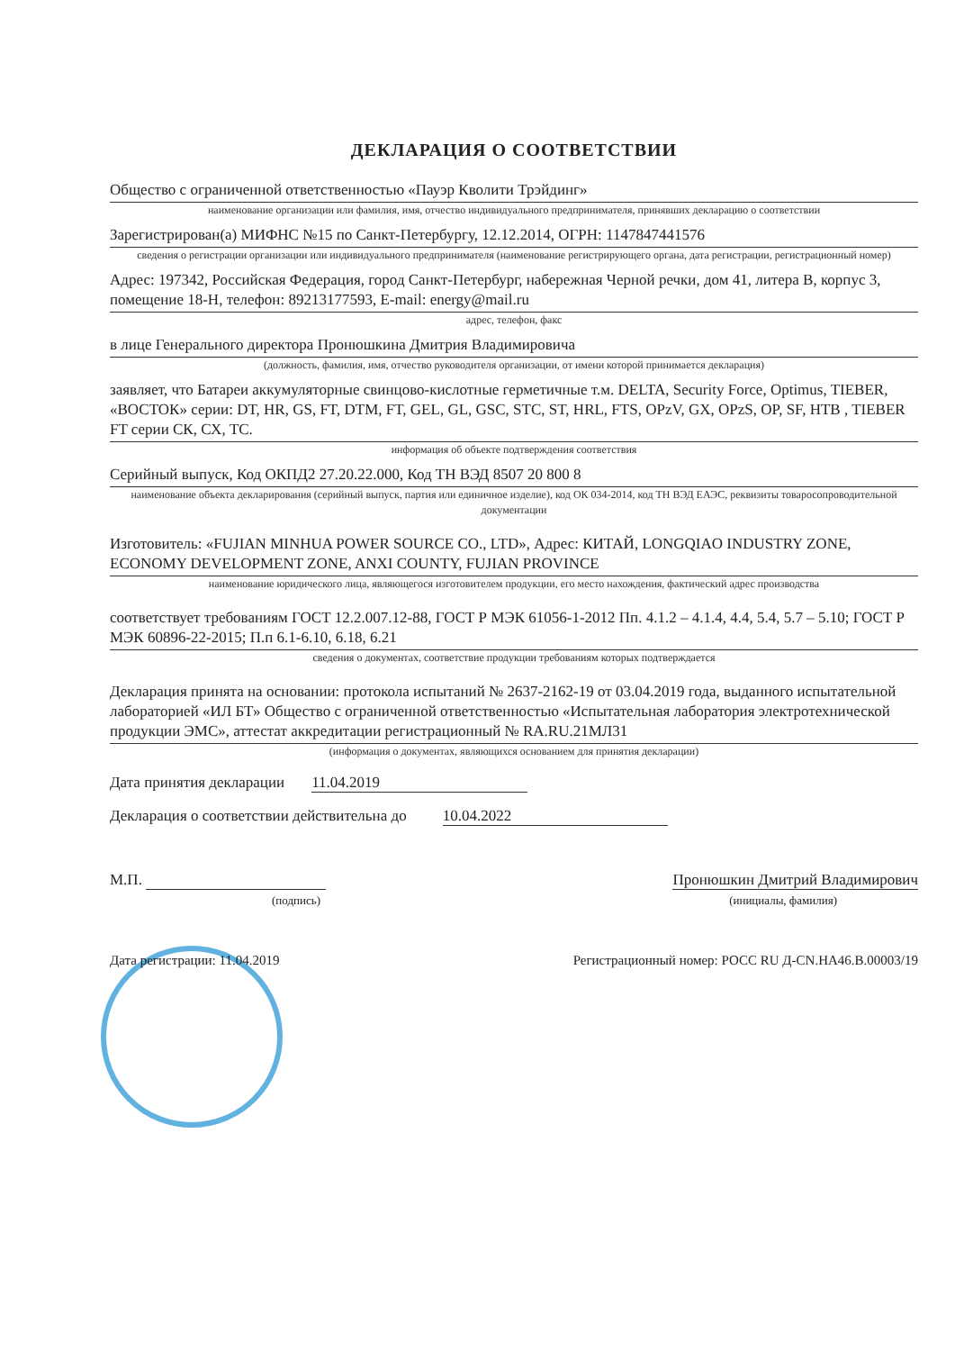ДЕКЛАРАЦИЯ О СООТВЕТСТВИИ
Общество с ограниченной ответственностью «Пауэр Кволити Трэйдинг»
наименование организации или фамилия, имя, отчество индивидуального предпринимателя, принявших декларацию о соответствии
Зарегистрирован(а) МИФНС №15 по Санкт-Петербургу, 12.12.2014, ОГРН: 1147847441576
сведения о регистрации организации или индивидуального предпринимателя (наименование регистрирующего органа, дата регистрации, регистрационный номер)
Адрес: 197342, Российская Федерация, город Санкт-Петербург, набережная Черной речки, дом 41, литера В, корпус 3, помещение 18-Н, телефон: 89213177593, E-mail: energy@mail.ru
адрес, телефон, факс
в лице Генерального директора Пронюшкина Дмитрия Владимировича
(должность, фамилия, имя, отчество руководителя организации, от имени которой принимается декларация)
заявляет, что Батареи аккумуляторные свинцово-кислотные герметичные т.м. DELTA, Security Force, Optimus, TIEBER, «ВОСТОК» серии: DT, HR, GS, FT, DTM, FT, GEL, GL, GSC, STC, ST, HRL, FTS, OPzV, GX, OPzS, OP, SF, HTB , TIEBER FT серии СК, СХ, ТС.
информация об объекте подтверждения соответствия
Серийный выпуск, Код ОКПД2 27.20.22.000, Код ТН ВЭД 8507 20 800 8
наименование объекта декларирования (серийный выпуск, партия или единичное изделие), код ОК 034-2014, код ТН ВЭД ЕАЭС, реквизиты товаросопроводительной документации
Изготовитель: «FUJIAN MINHUA POWER SOURCE CO., LTD», Адрес: КИТАЙ, LONGQIAO INDUSTRY ZONE, ECONOMY DEVELOPMENT ZONE, ANXI COUNTY, FUJIAN PROVINCE
наименование юридического лица, являющегося изготовителем продукции, его место нахождения, фактический адрес производства
соответствует требованиям ГОСТ 12.2.007.12-88, ГОСТ Р МЭК 61056-1-2012 Пп. 4.1.2 – 4.1.4, 4.4, 5.4, 5.7 – 5.10; ГОСТ Р МЭК 60896-22-2015; П.п 6.1-6.10, 6.18, 6.21
сведения о документах, соответствие продукции требованиям которых подтверждается
Декларация принята на основании: протокола испытаний № 2637-2162-19 от 03.04.2019 года, выданного испытательной лабораторией «ИЛ БТ» Общество с ограниченной ответственностью «Испытательная лаборатория электротехнической продукции ЭМС», аттестат аккредитации регистрационный № RA.RU.21МЛ31
(информация о документах, являющихся основанием для принятия декларации)
Дата принятия декларации 11.04.2019
Декларация о соответствии действительна до 10.04.2022
М.П. Пронюшкин Дмитрий Владимирович
(подпись) (инициалы, фамилия)
Дата регистрации: 11.04.2019 Регистрационный номер: РОСС RU Д-CN.НА46.В.00003/19